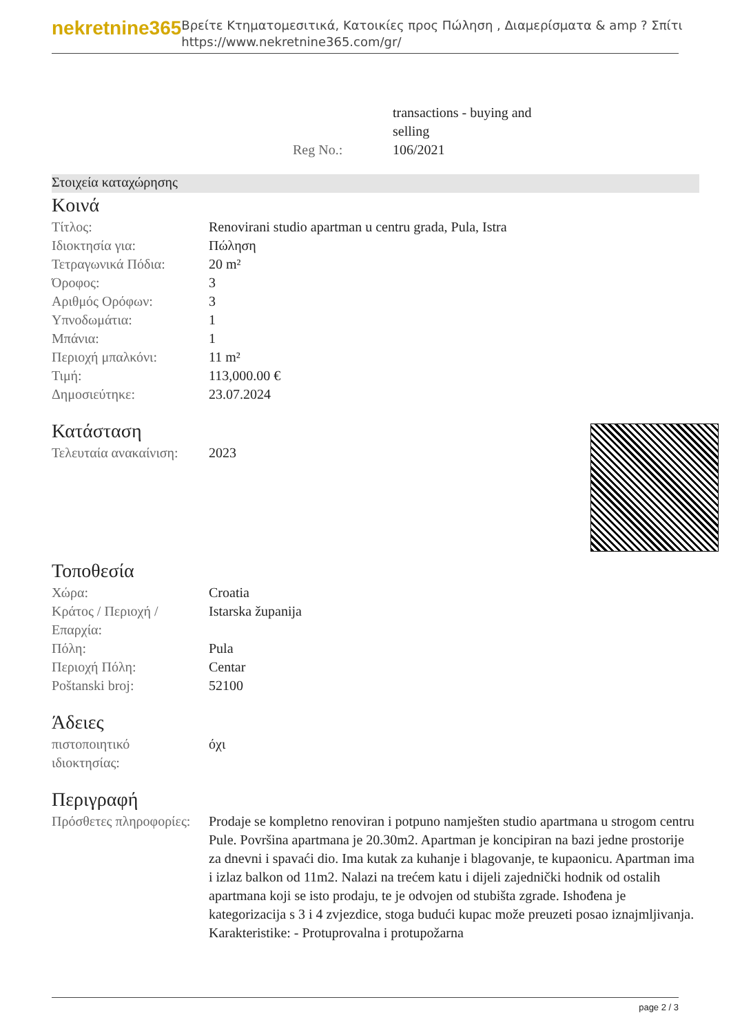nekretnine365
Βρείτε Κτηματομεσιτικά, Κατοικίες προς Πώληση , Διαμερίσματα & amp ? Σπίτι
https://www.nekretnine365.com/gr/
| | transactions - buying and selling |
| Reg No.: | 106/2021 |
Στοιχεία καταχώρησης
Κοινά
| Τίτλος: | Renovirani studio apartman u centru grada, Pula, Istra |
| Ιδιοκτησία για: | Πώληση |
| Τετραγωνικά Πόδια: | 20 m² |
| Όροφος: | 3 |
| Αριθμός Ορόφων: | 3 |
| Υπνοδωμάτια: | 1 |
| Μπάνια: | 1 |
| Περιοχή μπαλκόνι: | 11 m² |
| Τιμή: | 113,000.00 € |
| Δημοσιεύτηκε: | 23.07.2024 |
Κατάσταση
| Τελευταία ανακαίνιση: | 2023 |
Τοποθεσία
| Χώρα: | Croatia |
| Κράτος / Περιοχή / Επαρχία: | Istarska županija |
| Πόλη: | Pula |
| Περιοχή Πόλη: | Centar |
| Poštanski broj: | 52100 |
Άδειες
| πιστοποιητικό ιδιοκτησίας: | όχι |
Περιγραφή
| Πρόσθετες πληροφορίες: | Prodaje se kompletno renoviran i potpuno namješten studio apartmana u strogom centru Pule. Površina apartmana je 20.30m2. Apartman je koncipiran na bazi jedne prostorije za dnevni i spavaći dio. Ima kutak za kuhanje i blagovanje, te kupaonicu. Apartman ima i izlaz balkon od 11m2. Nalazi na trećem katu i dijeli zajednički hodnik od ostalih apartmana koji se isto prodaju, te je odvojen od stubišta zgrade. Ishođena je kategorizacija s 3 i 4 zvjezdice, stoga budući kupac može preuzeti posao iznajmljivanja. Karakteristike: - Protuprovalna i protupožarna |
page 2 / 3